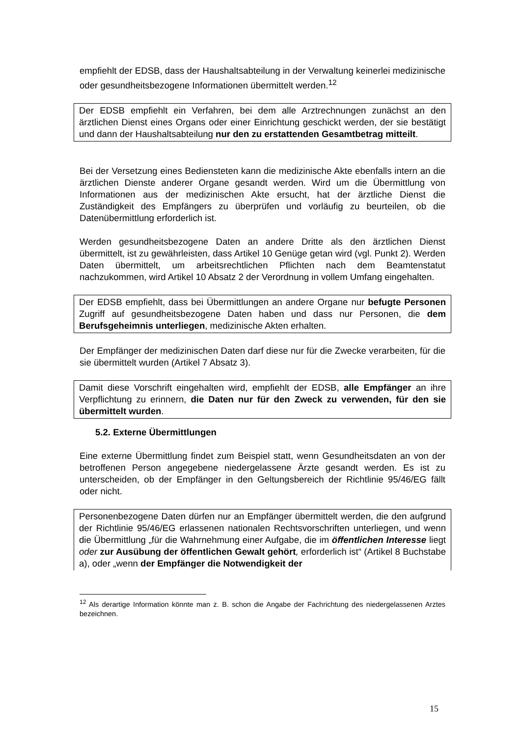empfiehlt der EDSB, dass der Haushaltsabteilung in der Verwaltung keinerlei medizinische oder gesundheitsbezogene Informationen übermittelt werden.<sup>12</sup>
Der EDSB empfiehlt ein Verfahren, bei dem alle Arztrechnungen zunächst an den ärztlichen Dienst eines Organs oder einer Einrichtung geschickt werden, der sie bestätigt und dann der Haushaltsabteilung nur den zu erstattenden Gesamtbetrag mitteilt.
Bei der Versetzung eines Bediensteten kann die medizinische Akte ebenfalls intern an die ärztlichen Dienste anderer Organe gesandt werden. Wird um die Übermittlung von Informationen aus der medizinischen Akte ersucht, hat der ärztliche Dienst die Zuständigkeit des Empfängers zu überprüfen und vorläufig zu beurteilen, ob die Datenübermittlung erforderlich ist.
Werden gesundheitsbezogene Daten an andere Dritte als den ärztlichen Dienst übermittelt, ist zu gewährleisten, dass Artikel 10 Genüge getan wird (vgl. Punkt 2). Werden Daten übermittelt, um arbeitsrechtlichen Pflichten nach dem Beamtenstatut nachzukommen, wird Artikel 10 Absatz 2 der Verordnung in vollem Umfang eingehalten.
Der EDSB empfiehlt, dass bei Übermittlungen an andere Organe nur befugte Personen Zugriff auf gesundheitsbezogene Daten haben und dass nur Personen, die dem Berufsgeheimnis unterliegen, medizinische Akten erhalten.
Der Empfänger der medizinischen Daten darf diese nur für die Zwecke verarbeiten, für die sie übermittelt wurden (Artikel 7 Absatz 3).
Damit diese Vorschrift eingehalten wird, empfiehlt der EDSB, alle Empfänger an ihre Verpflichtung zu erinnern, die Daten nur für den Zweck zu verwenden, für den sie übermittelt wurden.
5.2. Externe Übermittlungen
Eine externe Übermittlung findet zum Beispiel statt, wenn Gesundheitsdaten an von der betroffenen Person angegebene niedergelassene Ärzte gesandt werden. Es ist zu unterscheiden, ob der Empfänger in den Geltungsbereich der Richtlinie 95/46/EG fällt oder nicht.
Personenbezogene Daten dürfen nur an Empfänger übermittelt werden, die den aufgrund der Richtlinie 95/46/EG erlassenen nationalen Rechtsvorschriften unterliegen, und wenn die Übermittlung „für die Wahrnehmung einer Aufgabe, die im öffentlichen Interesse liegt oder zur Ausübung der öffentlichen Gewalt gehört, erforderlich ist“ (Artikel 8 Buchstabe a), oder „wenn der Empfänger die Notwendigkeit der
<sup>12</sup> Als derartige Information könnte man z. B. schon die Angabe der Fachrichtung des niedergelassenen Arztes bezeichnen.
15